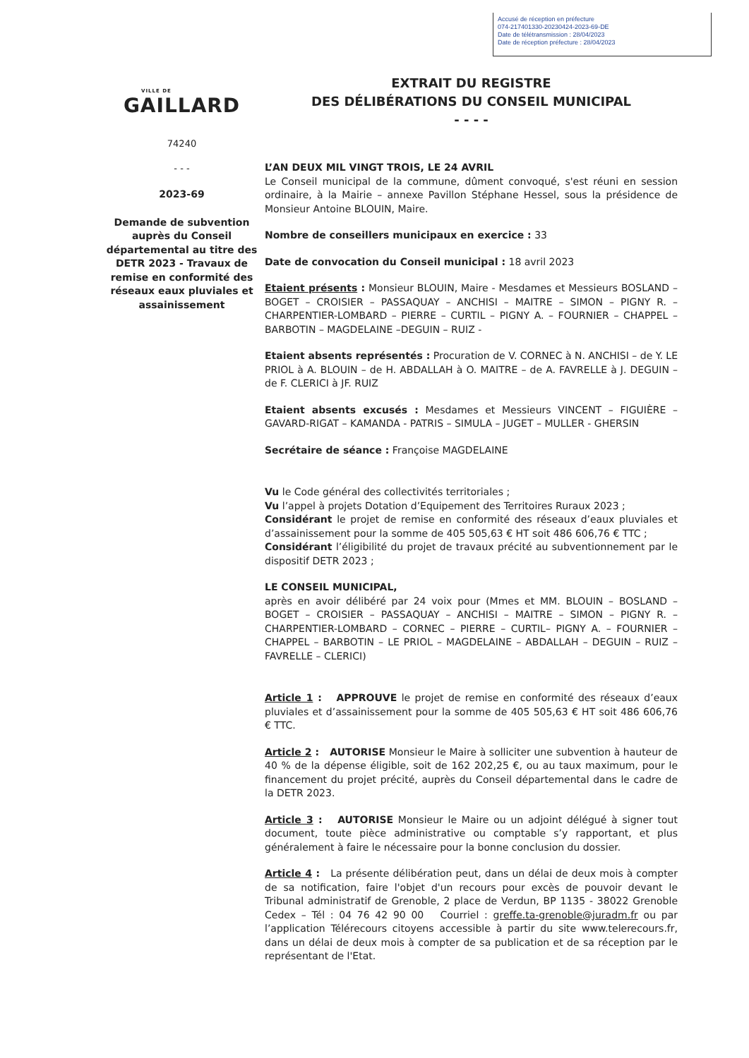Accusé de réception en préfecture
074-217401330-20230424-2023-69-DE
Date de télétransmission : 28/04/2023
Date de réception préfecture : 28/04/2023
VILLE DE
GAILLARD
74240
- - -
2023-69
Demande de subvention auprès du Conseil départemental au titre des DETR 2023 - Travaux de remise en conformité des réseaux eaux pluviales et assainissement
EXTRAIT DU REGISTRE
DES DÉLIBÉRATIONS DU CONSEIL MUNICIPAL
- - - -
L’AN DEUX MIL VINGT TROIS, LE 24 AVRIL
Le Conseil municipal de la commune, dûment convoqué, s'est réuni en session ordinaire, à la Mairie – annexe Pavillon Stéphane Hessel, sous la présidence de Monsieur Antoine BLOUIN, Maire.
Nombre de conseillers municipaux en exercice : 33
Date de convocation du Conseil municipal : 18 avril 2023
Etaient présents : Monsieur BLOUIN, Maire - Mesdames et Messieurs BOSLAND – BOGET – CROISIER – PASSAQUAY – ANCHISI – MAITRE – SIMON – PIGNY R. – CHARPENTIER-LOMBARD – PIERRE – CURTIL – PIGNY A. – FOURNIER – CHAPPEL – BARBOTIN – MAGDELAINE –DEGUIN – RUIZ -
Etaient absents représentés : Procuration de V. CORNEC à N. ANCHISI – de Y. LE PRIOL à A. BLOUIN – de H. ABDALLAH à O. MAITRE – de A. FAVRELLE à J. DEGUIN – de F. CLERICI à JF. RUIZ
Etaient absents excusés : Mesdames et Messieurs VINCENT – FIGUIÈRE – GAVARD-RIGAT – KAMANDA - PATRIS – SIMULA – JUGET – MULLER - GHERSIN
Secrétaire de séance : Françoise MAGDELAINE
Vu le Code général des collectivités territoriales ;
Vu l’appel à projets Dotation d’Equipement des Territoires Ruraux 2023 ;
Considérant le projet de remise en conformité des réseaux d’eaux pluviales et d’assainissement pour la somme de 405 505,63 € HT soit 486 606,76 € TTC ;
Considérant l’éligibilité du projet de travaux précité au subventionnement par le dispositif DETR 2023 ;
LE CONSEIL MUNICIPAL,
après en avoir délibéré par 24 voix pour (Mmes et MM. BLOUIN – BOSLAND – BOGET – CROISIER – PASSAQUAY – ANCHISI – MAITRE – SIMON – PIGNY R. – CHARPENTIER-LOMBARD – CORNEC – PIERRE – CURTIL– PIGNY A. – FOURNIER – CHAPPEL – BARBOTIN – LE PRIOL – MAGDELAINE – ABDALLAH – DEGUIN – RUIZ – FAVRELLE – CLERICI)
Article 1 : APPROUVE le projet de remise en conformité des réseaux d’eaux pluviales et d’assainissement pour la somme de 405 505,63 € HT soit 486 606,76 € TTC.
Article 2 : AUTORISE Monsieur le Maire à solliciter une subvention à hauteur de 40 % de la dépense éligible, soit de 162 202,25 €, ou au taux maximum, pour le financement du projet précité, auprès du Conseil départemental dans le cadre de la DETR 2023.
Article 3 : AUTORISE Monsieur le Maire ou un adjoint délégué à signer tout document, toute pièce administrative ou comptable s’y rapportant, et plus généralement à faire le nécessaire pour la bonne conclusion du dossier.
Article 4 : La présente délibération peut, dans un délai de deux mois à compter de sa notification, faire l'objet d'un recours pour excès de pouvoir devant le Tribunal administratif de Grenoble, 2 place de Verdun, BP 1135 - 38022 Grenoble Cedex – Tél : 04 76 42 90 00 Courriel : greffe.ta-grenoble@juradm.fr ou par l’application Télérecours citoyens accessible à partir du site www.telerecours.fr, dans un délai de deux mois à compter de sa publication et de sa réception par le représentant de l'Etat.